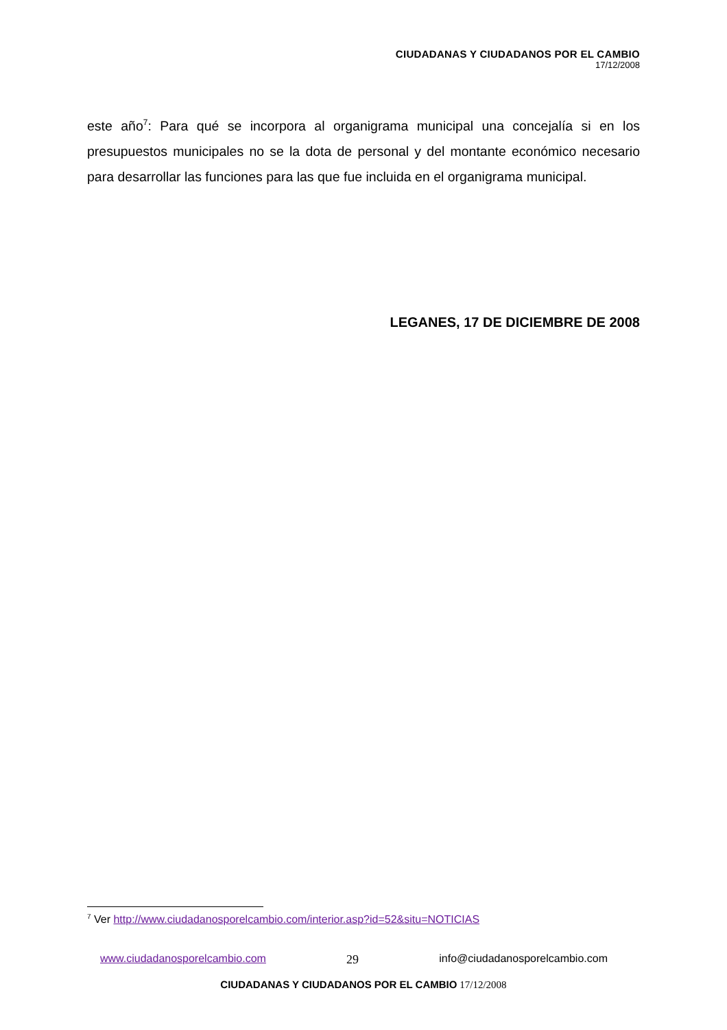CIUDADANAS Y CIUDADANOS POR EL CAMBIO
17/12/2008
este año<sup>7</sup>: Para qué se incorpora al organigrama municipal una concejalía si en los presupuestos municipales no se la dota de personal y del montante económico necesario para desarrollar las funciones para las que fue incluida en el organigrama municipal.
LEGANES, 17 DE DICIEMBRE DE 2008
<sup>7</sup> Ver http://www.ciudadanosporelcambio.com/interior.asp?id=52&situ=NOTICIAS
www.ciudadanosporelcambio.com 29 info@ciudadanosporelcambio.com
CIUDADANAS Y CIUDADANOS POR EL CAMBIO 17/12/2008